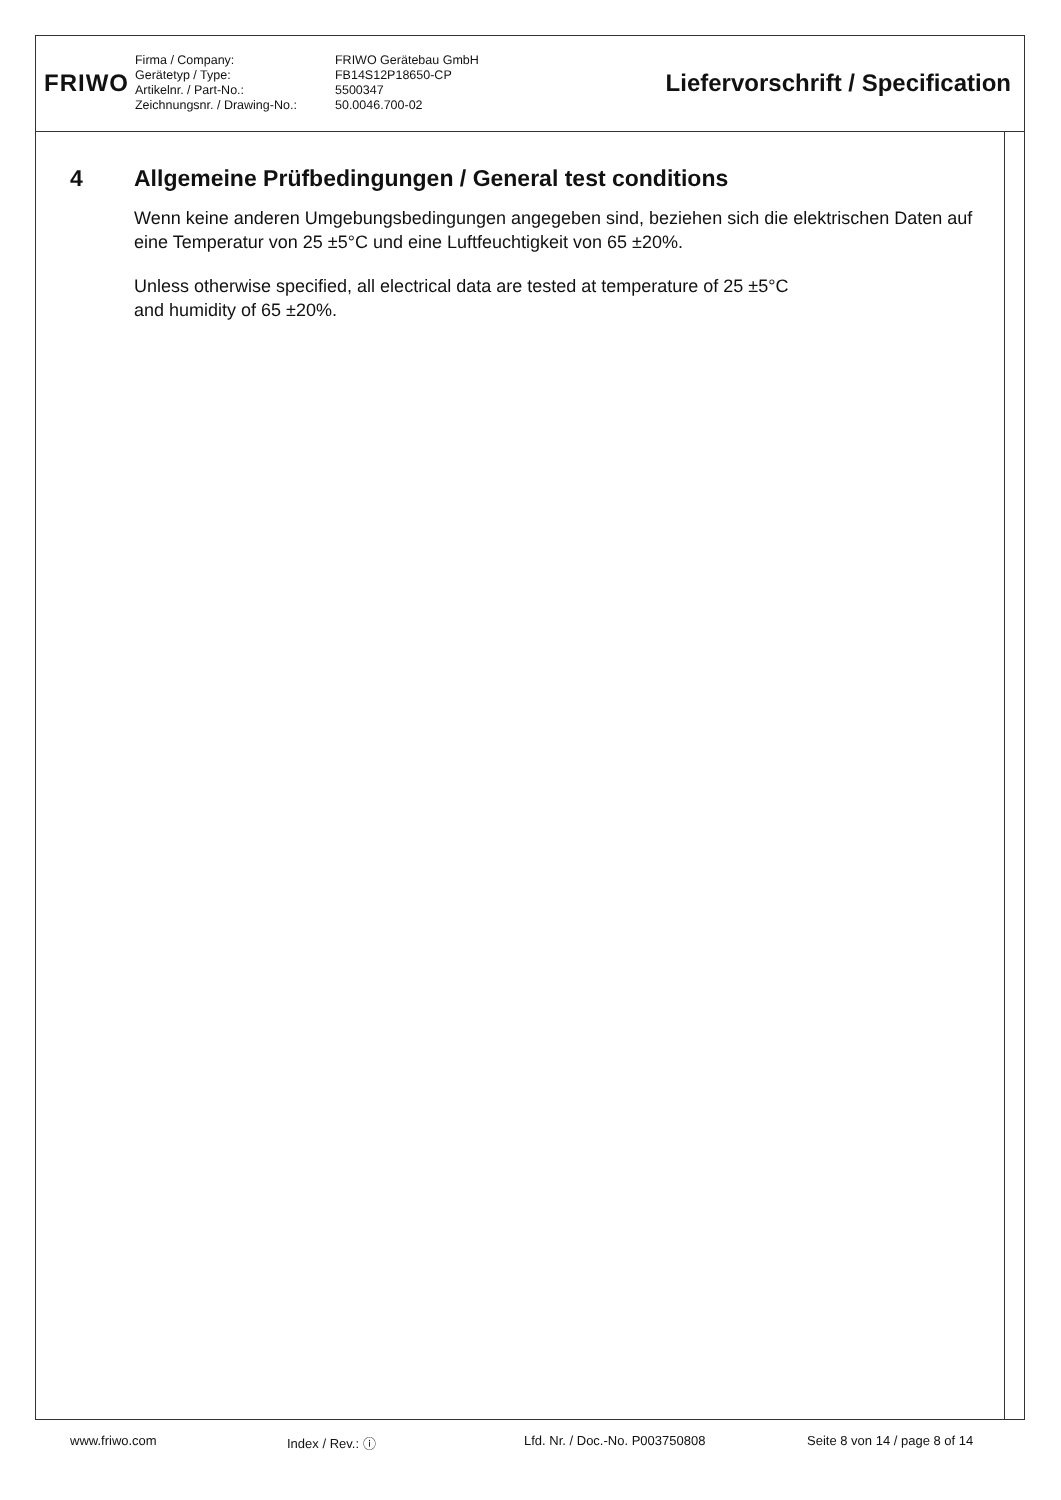FRIWO
Firma / Company:
Gerätetyp / Type:
Artikelnr. / Part-No.:
Zeichnungsnr. / Drawing-No.:
FRIWO Gerätebau GmbH
FB14S12P18650-CP
5500347
50.0046.700-02
Liefervorschrift / Specification
4 Allgemeine Prüfbedingungen / General test conditions
Wenn keine anderen Umgebungsbedingungen angegeben sind, beziehen sich die elektrischen Daten auf eine Temperatur von 25 ±5°C und eine Luftfeuchtigkeit von 65 ±20%.
Unless otherwise specified, all electrical data are tested at temperature of 25 ±5°C
and humidity of 65 ±20%.
www.friwo.com Index / Rev.: ⓘ Lfd. Nr. / Doc.-No. P003750808 Seite 8 von 14 / page 8 of 14